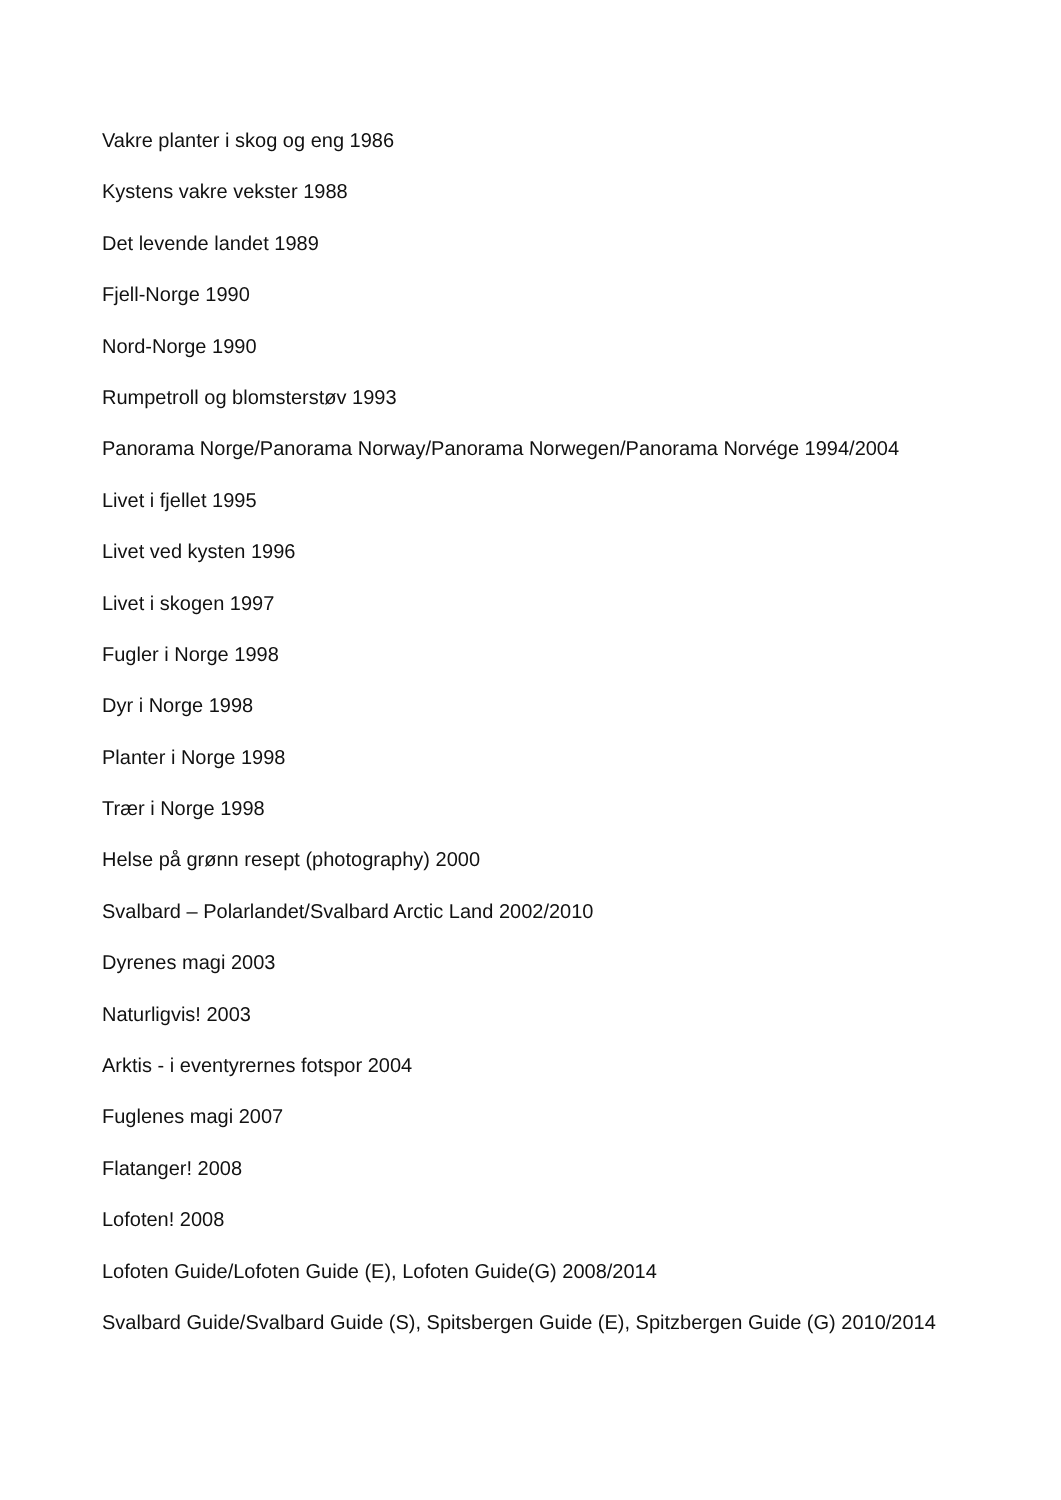Vakre planter i skog og eng 1986
Kystens vakre vekster 1988
Det levende landet 1989
Fjell-Norge 1990
Nord-Norge 1990
Rumpetroll og blomsterstøv 1993
Panorama Norge/Panorama Norway/Panorama Norwegen/Panorama Norvége 1994/2004
Livet i fjellet 1995
Livet ved kysten 1996
Livet i skogen 1997
Fugler i Norge 1998
Dyr i Norge 1998
Planter i Norge 1998
Trær i Norge 1998
Helse på grønn resept (photography) 2000
Svalbard – Polarlandet/Svalbard Arctic Land 2002/2010
Dyrenes magi 2003
Naturligvis! 2003
Arktis - i eventyrernes fotspor 2004
Fuglenes magi 2007
Flatanger! 2008
Lofoten! 2008
Lofoten Guide/Lofoten Guide (E), Lofoten Guide(G) 2008/2014
Svalbard Guide/Svalbard Guide (S), Spitsbergen Guide (E), Spitzbergen Guide (G) 2010/2014